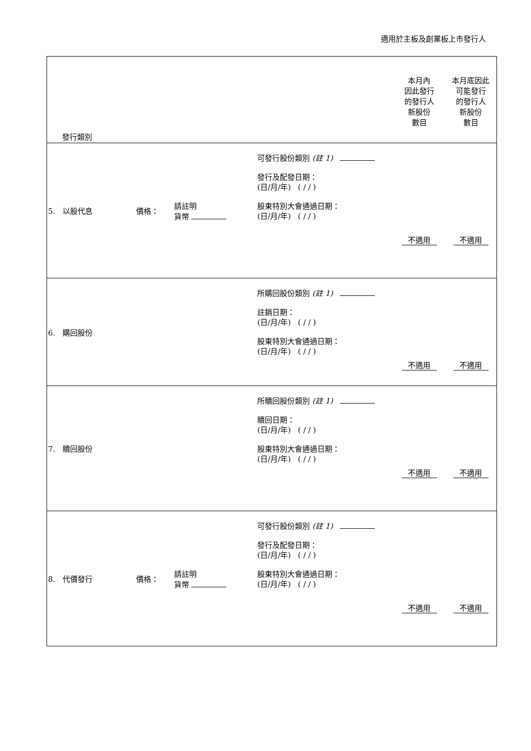適用於主板及創業板上市發行人
| 發行類別 | | | | 本月內 因此發行 的發行人 新股份 數目 | 本月底因此 可能發行 的發行人 新股份 數目 |
| 5. 以股代息 | 價格： | 請註明 貨幣 | 可發行股份類別 (註 1) 發行及配發日期： (日/月/年) ( / / ) 股東特別大會通過日期： (日/月/年) ( / / ) | 不適用 | 不適用 |
| 6. 購回股份 | | | 所購回股份類別 (註 1) 註銷日期： (日/月/年) ( / / ) 股東特別大會通過日期： (日/月/年) ( / / ) | 不適用 | 不適用 |
| 7. 贖回股份 | | | 所贖回股份類別 (註 1) 贖回日期： (日/月/年) ( / / ) 股東特別大會通過日期： (日/月/年) ( / / ) | 不適用 | 不適用 |
| 8. 代價發行 | 價格： | 請註明 貨幣 | 可發行股份類別 (註 1) 發行及配發日期： (日/月/年) ( / / ) 股東特別大會通過日期： (日/月/年) ( / / ) | 不適用 | 不適用 |